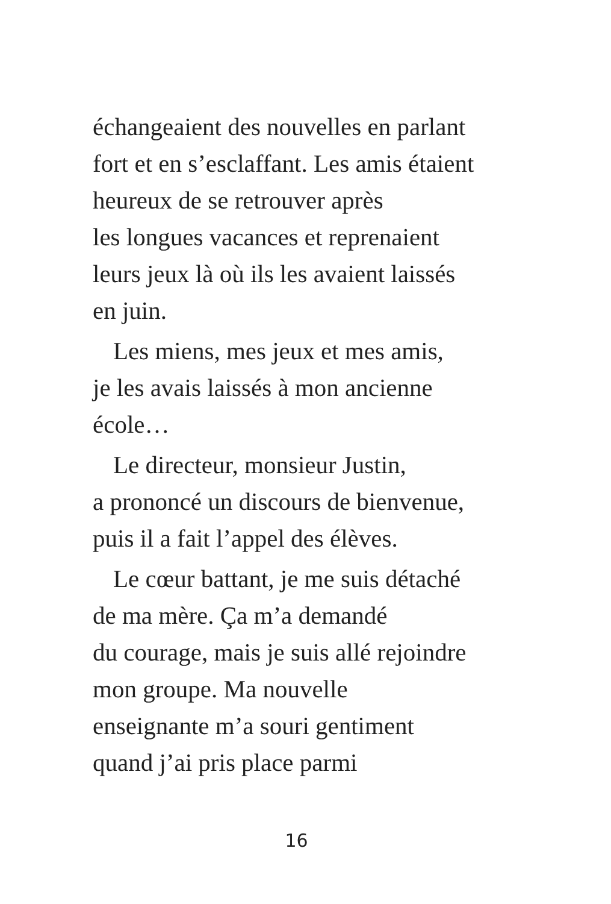échangeaient des nouvelles en parlant
fort et en s’esclaffant. Les amis étaient
heureux de se retrouver après
les longues vacances et reprenaient
leurs jeux là où ils les avaient laissés
en juin.
Les miens, mes jeux et mes amis,
je les avais laissés à mon ancienne
école…
Le directeur, monsieur Justin,
a prononcé un discours de bienvenue,
puis il a fait l’appel des élèves.
Le cœur battant, je me suis détaché
de ma mère. Ça m’a demandé
du courage, mais je suis allé rejoindre
mon groupe. Ma nouvelle
enseignante m’a souri gentiment
quand j’ai pris place parmi
16